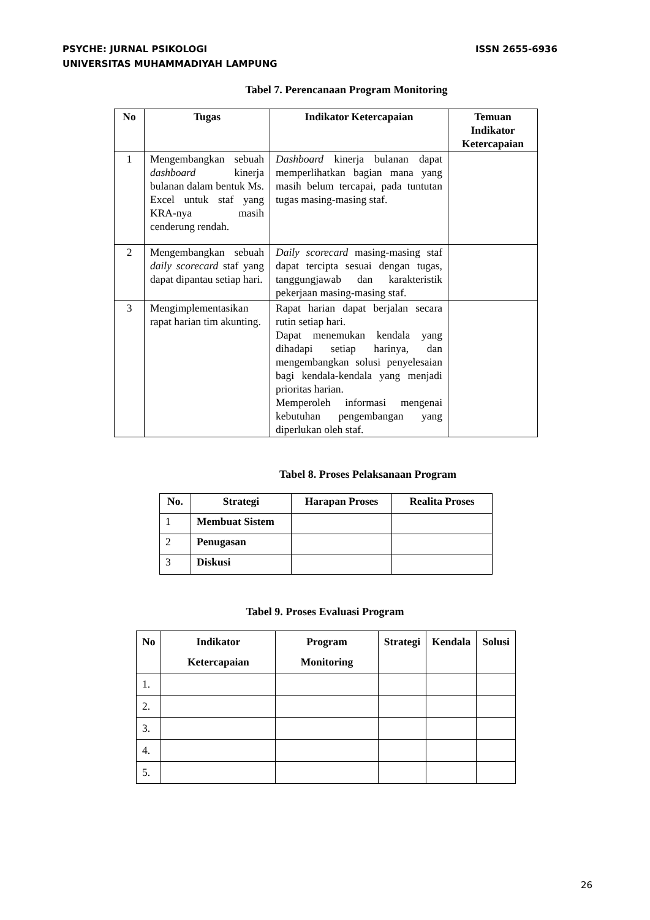ISSN 2655-6936 PSYCHE: JURNAL PSIKOLOGI
UNIVERSITAS MUHAMMADIYAH LAMPUNG
Tabel 7. Perencanaan Program Monitoring
| No | Tugas | Indikator Ketercapaian | Temuan Indikator Ketercapaian |
| --- | --- | --- | --- |
| 1 | Mengembangkan sebuah dashboard kinerja bulanan dalam bentuk Ms. Excel untuk staf yang KRA-nya masih cenderung rendah. | Dashboard kinerja bulanan dapat memperlihatkan bagian mana yang masih belum tercapai, pada tuntutan tugas masing-masing staf. | |
| 2 | Mengembangkan sebuah daily scorecard staf yang dapat dipantau setiap hari. | Daily scorecard masing-masing staf dapat tercipta sesuai dengan tugas, tanggungjawab dan karakteristik pekerjaan masing-masing staf. | |
| 3 | Mengimplementasikan rapat harian tim akunting. | Rapat harian dapat berjalan secara rutin setiap hari. Dapat menemukan kendala yang dihadapi setiap harinya, dan mengembangkan solusi penyelesaian bagi kendala-kendala yang menjadi prioritas harian. Memperoleh informasi mengenai kebutuhan pengembangan yang diperlukan oleh staf. | |
Tabel 8. Proses Pelaksanaan Program
| No. | Strategi | Harapan Proses | Realita Proses |
| --- | --- | --- | --- |
| 1 | Membuat Sistem | | |
| 2 | Penugasan | | |
| 3 | Diskusi | | |
Tabel 9. Proses Evaluasi Program
| No | Indikator Ketercapaian | Program Monitoring | Strategi | Kendala | Solusi |
| --- | --- | --- | --- | --- | --- |
| 1. | | | | | |
| 2. | | | | | |
| 3. | | | | | |
| 4. | | | | | |
| 5. | | | | | |
26